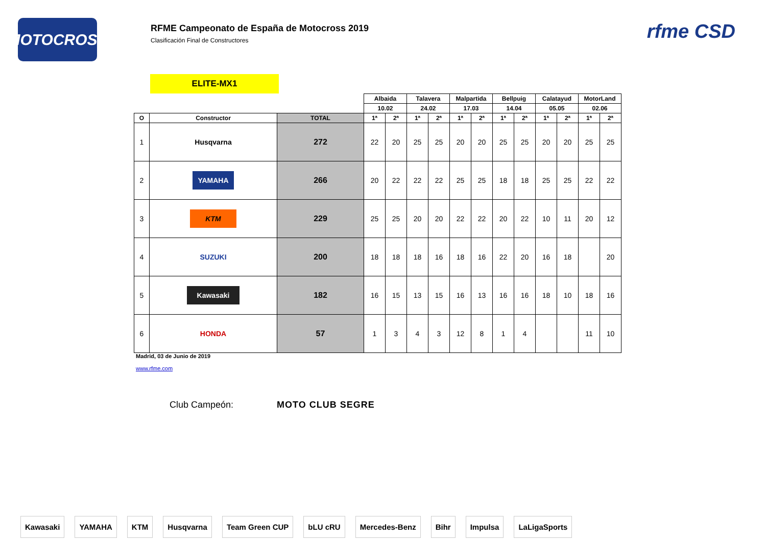MOTOCROSS
RFME Campeonato de España de Motocross 2019
Clasificación Final de Constructores
rfme CSD
ELITE-MX1
| | | | Albaida | | Talavera | | Malpartida | | Bellpuig | | Calatayud | | MotorLand | |
| | | | 10.02 | | 24.02 | | 17.03 | | 14.04 | | 05.05 | | 02.06 | |
| O | Constructor | TOTAL | 1ª | 2ª | 1ª | 2ª | 1ª | 2ª | 1ª | 2ª | 1ª | 2ª | 1ª | 2ª |
| 1 | Husqvarna | 272 | 22 | 20 | 25 | 25 | 20 | 20 | 25 | 25 | 20 | 20 | 25 | 25 |
| 2 | YAMAHA | 266 | 20 | 22 | 22 | 22 | 25 | 25 | 18 | 18 | 25 | 25 | 22 | 22 |
| 3 | KTM | 229 | 25 | 25 | 20 | 20 | 22 | 22 | 20 | 22 | 10 | 11 | 20 | 12 |
| 4 | SUZUKI | 200 | 18 | 18 | 18 | 16 | 18 | 16 | 22 | 20 | 16 | 18 | | 20 |
| 5 | Kawasaki | 182 | 16 | 15 | 13 | 15 | 16 | 13 | 16 | 16 | 18 | 10 | 18 | 16 |
| 6 | HONDA | 57 | 1 | 3 | 4 | 3 | 12 | 8 | 1 | 4 | | | 11 | 10 |
Madrid, 03 de Junio de 2019
www.rfme.com
Club Campeón: MOTO CLUB SEGRE
Kawasaki YAMAHA KTM Husqvarna Team Green CUP bLU cRU Mercedes-Benz Bihr Impulsa LaLigaSports